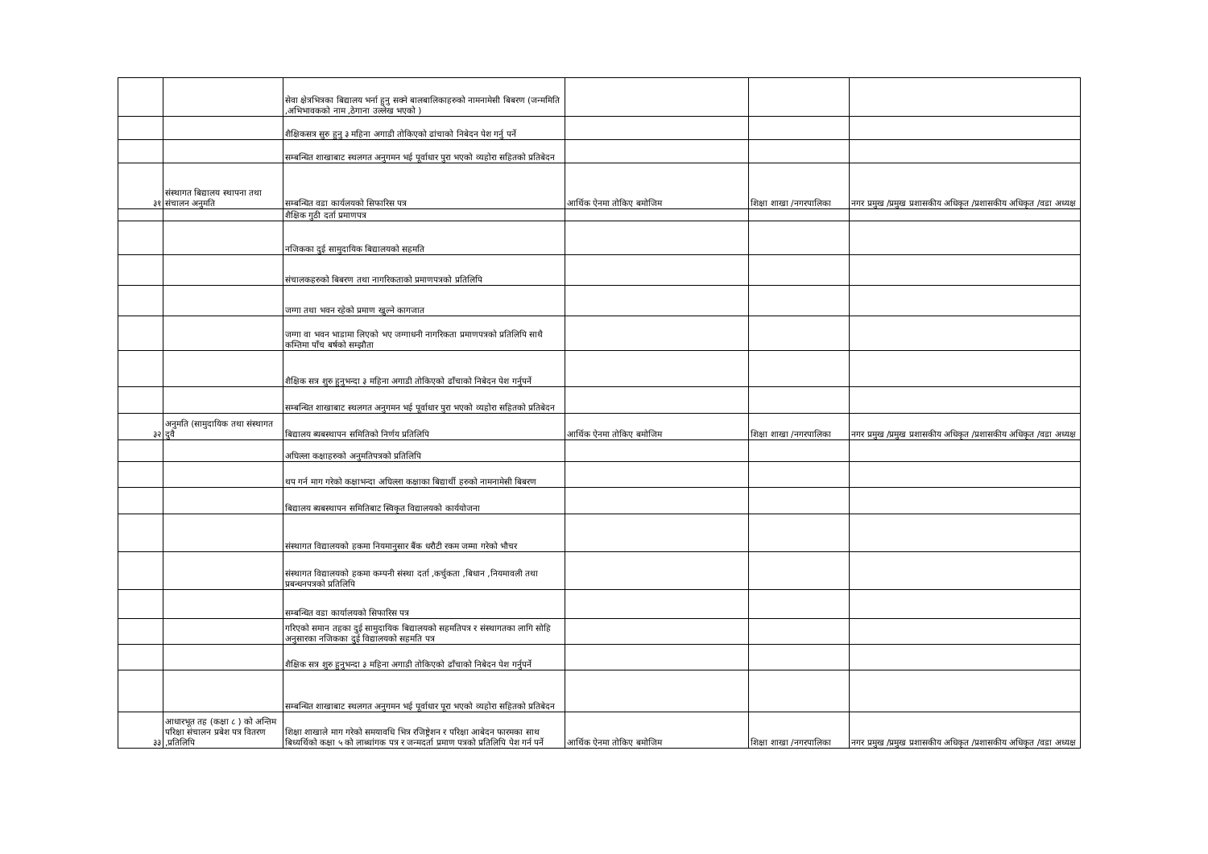| | | सेवा क्षेत्रभित्रका बिद्यालय भर्ना हुनु सक्ने बालबालिकाहरुको नामनामेसी बिबरण (जन्ममिति ,अभिभावकको नाम ,ठेगाना उल्लेख भएको ) | | | |
| | | शैक्षिकसत्र सुरु हुनु ३ महिना अगाडी तोकिएको ढांचाको निबेदन पेश गर्नु पर्ने | | | |
| | | सम्बन्धित शाखाबाट स्थलगत अनुगमन भई पूर्वाधार पुरा भएको व्यहोरा सहितको प्रतिबेदन | | | |
| ३१ | संस्थागत बिद्यालय स्थापना तथा संचालन अनुमति | सम्बन्धित वडा कार्यलयको सिफारिस पत्र | आर्थिक ऐनमा तोकिए बमोजिम | शिक्षा शाखा /नगरपालिका | नगर प्रमुख /प्रमुख प्रशासकीय अधिकृत /प्रशासकीय अधिकृत /वडा अध्यक्ष |
| | | शैक्षिक गुठी दर्ता प्रमाणपत्र | | | |
| | | नजिकका दुई सामुदायिक बिद्यालयको सहमति | | | |
| | | संचालकहरुको बिबरण तथा नागरिकताको प्रमाणपत्रको प्रतिलिपि | | | |
| | | जग्गा तथा भवन रहेको प्रमाण खुल्ने कागजात | | | |
| | | जग्गा वा भवन भाडामा लिएको भए जग्गाधनी नागरिकता प्रमाणपत्रको प्रतिलिपि साथै कम्तिमा पाँच बर्षको सम्झौता | | | |
| | | शैक्षिक सत्र शुरु हुनुभन्दा ३ महिना अगाडी तोकिएको ढाँचाको निबेदन पेश गर्नुपर्ने | | | |
| | | सम्बन्धित शाखाबाट स्थलगत अनुगमन भई पूर्वाधार पुरा भएको व्यहोरा सहितको प्रतिबेदन | | | |
| ३२ | अनुमति (सामुदायिक तथा संस्थागत दुवै | बिद्यालय ब्यबस्थापन समितिको निर्णय प्रतिलिपि | आर्थिक ऐनमा तोकिए बमोजिम | शिक्षा शाखा /नगरपालिका | नगर प्रमुख /प्रमुख प्रशासकीय अधिकृत /प्रशासकीय अधिकृत /वडा अध्यक्ष |
| | | अघिल्ला कक्षाहरुको अनुमतिपत्रको प्रतिलिपि | | | |
| | | थप गर्न माग गरेको कक्षाभन्दा अघिल्ला कक्षाका बिद्यार्थी हरुको नामनामेसी बिबरण | | | |
| | | बिद्यालय ब्यबस्थापन समितिबाट स्विकृत विद्यालयको कार्ययोजना | | | |
| | | संस्थागत विद्यालयको हकमा नियमानुसार बैंक धरौटी रकम जम्मा गरेको भौचर | | | |
| | | संस्थागत विद्यालयको हकमा कम्पनी संस्था दर्ता ,कर्चुकता ,बिधान ,नियमावली तथा प्रबन्धनपत्रको प्रतिलिपि | | | |
| | | सम्बन्धित वडा कार्यालयको सिफारिस पत्र | | | |
| | | गरिएको समान तहका दुई सामुदायिक बिद्यालयको सहमतिपत्र र संस्थागतका लागि सोहि अनुसारका नजिकका दुई विद्यालयको सहमति पत्र | | | |
| | | शैक्षिक सत्र शुरु हुनुभन्दा ३ महिना अगाडी तोकिएको ढाँचाको निबेदन पेश गर्नुपर्ने | | | |
| | | सम्बन्धित शाखाबाट स्थलगत अनुगमन भई पूर्वाधार पूरा भएको व्यहोरा सहितको प्रतिबेदन | | | |
| ३३ | आधारभूत तह (कक्षा ८ ) को अन्तिम परिक्षा संचालन प्रबेश पत्र वितरण ,प्रतिलिपि | शिक्षा शाखाले माग गरेको समयावधि भित्र रजिष्ट्रेशन र परिक्षा आबेदन फारमका साथ बिध्यर्थिको कक्षा ५ को लाब्धांगक पत्र र जन्मदर्ता प्रमाण पत्रको प्रतिलिपि पेश गर्न पर्ने | आर्थिक ऐनमा तोकिए बमोजिम | शिक्षा शाखा /नगरपालिका | नगर प्रमुख /प्रमुख प्रशासकीय अधिकृत /प्रशासकीय अधिकृत /वडा अध्यक्ष |